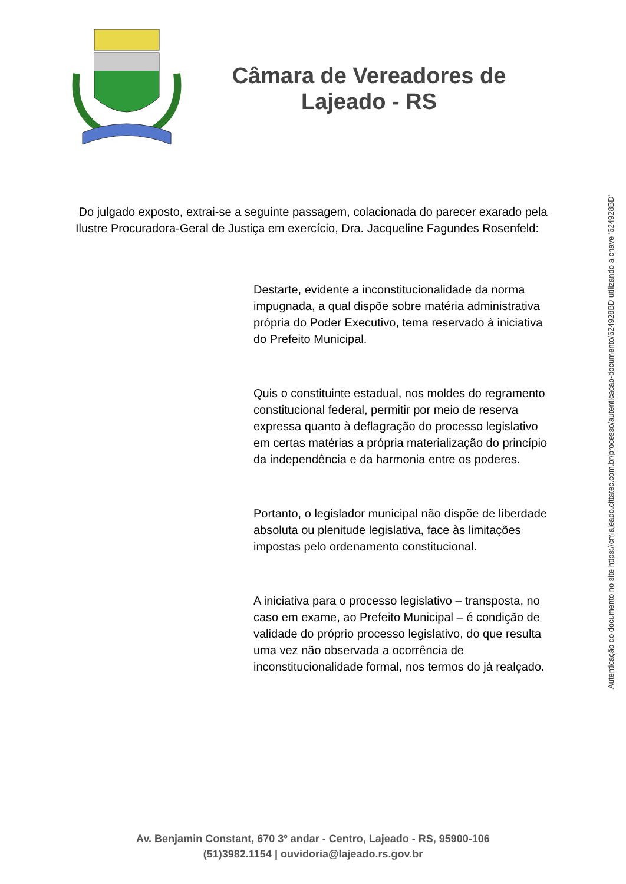Câmara de Vereadores de
Lajeado - RS
Do julgado exposto, extrai-se a seguinte passagem, colacionada do parecer exarado pela Ilustre Procuradora-Geral de Justiça em exercício, Dra. Jacqueline Fagundes Rosenfeld:
Destarte, evidente a inconstitucionalidade da norma impugnada, a qual dispõe sobre matéria administrativa própria do Poder Executivo, tema reservado à iniciativa do Prefeito Municipal.
Quis o constituinte estadual, nos moldes do regramento constitucional federal, permitir por meio de reserva expressa quanto à deflagração do processo legislativo em certas matérias a própria materialização do princípio da independência e da harmonia entre os poderes.
Portanto, o legislador municipal não dispõe de liberdade absoluta ou plenitude legislativa, face às limitações impostas pelo ordenamento constitucional.
A iniciativa para o processo legislativo – transposta, no caso em exame, ao Prefeito Municipal – é condição de validade do próprio processo legislativo, do que resulta uma vez não observada a ocorrência de inconstitucionalidade formal, nos termos do já realçado.
Av. Benjamin Constant, 670 3º andar - Centro, Lajeado - RS, 95900-106
(51)3982.1154 | ouvidoria@lajeado.rs.gov.br
Autenticação do documento no site https://cmlajeado.cittatec.com.br/processo/autenticacao-documento/624928BD utilizando a chave '624928BD'